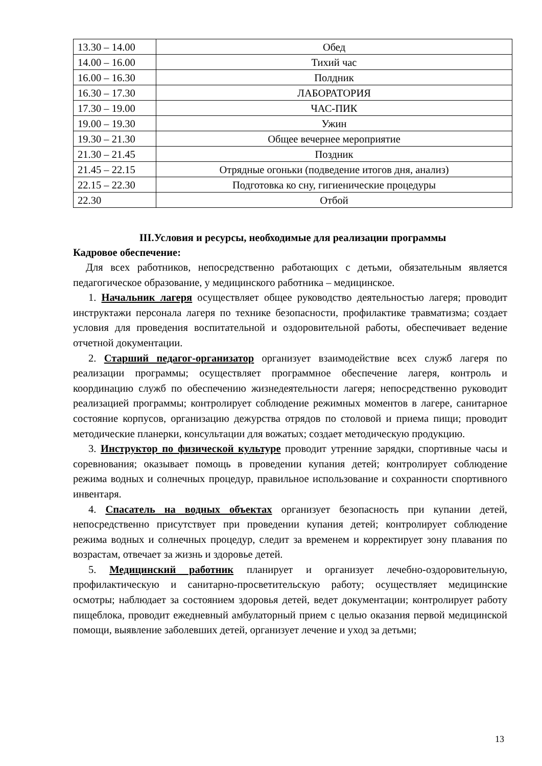| 13.30 – 14.00 | Обед |
| 14.00 – 16.00 | Тихий час |
| 16.00 – 16.30 | Полдник |
| 16.30 – 17.30 | ЛАБОРАТОРИЯ |
| 17.30 – 19.00 | ЧАС-ПИК |
| 19.00 – 19.30 | Ужин |
| 19.30 – 21.30 | Общее вечернее мероприятие |
| 21.30 – 21.45 | Поздник |
| 21.45 – 22.15 | Отрядные огоньки (подведение итогов дня, анализ) |
| 22.15 – 22.30 | Подготовка ко сну, гигиенические процедуры |
| 22.30 | Отбой |
III.Условия и ресурсы, необходимые для реализации программы
Кадровое обеспечение:
Для всех работников, непосредственно работающих с детьми, обязательным является педагогическое образование, у медицинского работника – медицинское.
1. Начальник лагеря осуществляет общее руководство деятельностью лагеря; проводит инструктажи персонала лагеря по технике безопасности, профилактике травматизма; создает условия для проведения воспитательной и оздоровительной работы, обеспечивает ведение отчетной документации.
2. Старший педагог-организатор организует взаимодействие всех служб лагеря по реализации программы; осуществляет программное обеспечение лагеря, контроль и координацию служб по обеспечению жизнедеятельности лагеря; непосредственно руководит реализацией программы; контролирует соблюдение режимных моментов в лагере, санитарное состояние корпусов, организацию дежурства отрядов по столовой и приема пищи; проводит методические планерки, консультации для вожатых; создает методическую продукцию.
3. Инструктор по физической культуре проводит утренние зарядки, спортивные часы и соревнования; оказывает помощь в проведении купания детей; контролирует соблюдение режима водных и солнечных процедур, правильное использование и сохранности спортивного инвентаря.
4. Спасатель на водных объектах организует безопасность при купании детей, непосредственно присутствует при проведении купания детей; контролирует соблюдение режима водных и солнечных процедур, следит за временем и корректирует зону плавания по возрастам, отвечает за жизнь и здоровье детей.
5. Медицинский работник планирует и организует лечебно-оздоровительную, профилактическую и санитарно-просветительскую работу; осуществляет медицинские осмотры; наблюдает за состоянием здоровья детей, ведет документации; контролирует работу пищеблока, проводит ежедневный амбулаторный прием с целью оказания первой медицинской помощи, выявление заболевших детей, организует лечение и уход за детьми;
13